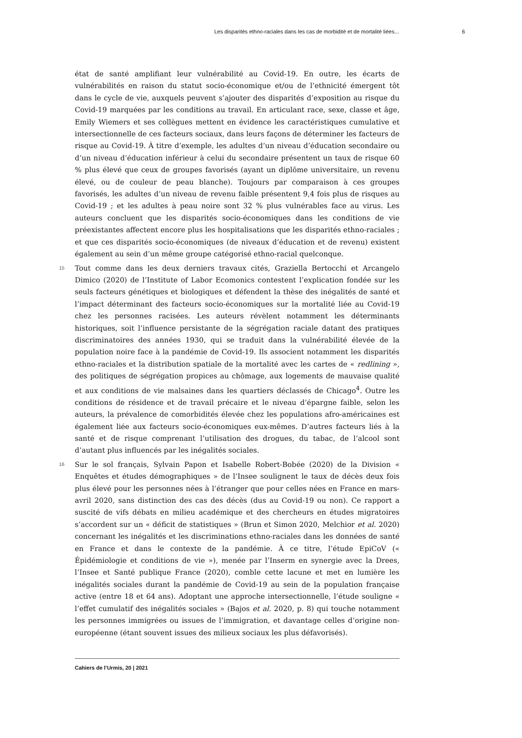Les disparités ethno-raciales dans les cas de morbidité et de mortalité liées... 6
état de santé amplifiant leur vulnérabilité au Covid-19. En outre, les écarts de vulnérabilités en raison du statut socio-économique et/ou de l’ethnicité émergent tôt dans le cycle de vie, auxquels peuvent s’ajouter des disparités d’exposition au risque du Covid-19 marquées par les conditions au travail. En articulant race, sexe, classe et âge, Emily Wiemers et ses collègues mettent en évidence les caractéristiques cumulative et intersectionnelle de ces facteurs sociaux, dans leurs façons de déterminer les facteurs de risque au Covid-19. À titre d’exemple, les adultes d’un niveau d’éducation secondaire ou d’un niveau d’éducation inférieur à celui du secondaire présentent un taux de risque 60 % plus élevé que ceux de groupes favorisés (ayant un diplôme universitaire, un revenu élevé, ou de couleur de peau blanche). Toujours par comparaison à ces groupes favorisés, les adultes d’un niveau de revenu faible présentent 9,4 fois plus de risques au Covid-19 ; et les adultes à peau noire sont 32 % plus vulnérables face au virus. Les auteurs concluent que les disparités socio-économiques dans les conditions de vie préexistantes affectent encore plus les hospitalisations que les disparités ethno-raciales ; et que ces disparités socio-économiques (de niveaux d’éducation et de revenu) existent également au sein d’un même groupe catégorisé ethno-racial quelconque.
15 Tout comme dans les deux derniers travaux cités, Graziella Bertocchi et Arcangelo Dimico (2020) de l’Institute of Labor Ecomonics contestent l’explication fondée sur les seuls facteurs génétiques et biologiques et défendent la thèse des inégalités de santé et l’impact déterminant des facteurs socio-économiques sur la mortalité liée au Covid-19 chez les personnes racisées. Les auteurs révèlent notamment les déterminants historiques, soit l’influence persistante de la ségrégation raciale datant des pratiques discriminatoires des années 1930, qui se traduit dans la vulnérabilité élevée de la population noire face à la pandémie de Covid-19. Ils associent notamment les disparités ethno-raciales et la distribution spatiale de la mortalité avec les cartes de « redlining », des politiques de ségrégation propices au chômage, aux logements de mauvaise qualité et aux conditions de vie malsaines dans les quartiers déclassés de Chicago<sup>4</sup>. Outre les conditions de résidence et de travail précaire et le niveau d’épargne faible, selon les auteurs, la prévalence de comorbidités élevée chez les populations afro-américaines est également liée aux facteurs socio-économiques eux-mêmes. D’autres facteurs liés à la santé et de risque comprenant l’utilisation des drogues, du tabac, de l’alcool sont d’autant plus influencés par les inégalités sociales.
16 Sur le sol français, Sylvain Papon et Isabelle Robert-Bobée (2020) de la Division « Enquêtes et études démographiques » de l’Insee soulignent le taux de décès deux fois plus élevé pour les personnes nées à l’étranger que pour celles nées en France en mars-avril 2020, sans distinction des cas des décès (dus au Covid-19 ou non). Ce rapport a suscité de vifs débats en milieu académique et des chercheurs en études migratoires s’accordent sur un « déficit de statistiques » (Brun et Simon 2020, Melchior et al. 2020) concernant les inégalités et les discriminations ethno-raciales dans les données de santé en France et dans le contexte de la pandémie. À ce titre, l’étude EpiCoV (« Épidémiologie et conditions de vie »), menée par l’Inserm en synergie avec la Drees, l’Insee et Santé publique France (2020), comble cette lacune et met en lumière les inégalités sociales durant la pandémie de Covid-19 au sein de la population française active (entre 18 et 64 ans). Adoptant une approche intersectionnelle, l’étude souligne « l’effet cumulatif des inégalités sociales » (Bajos et al. 2020, p. 8) qui touche notamment les personnes immigrées ou issues de l’immigration, et davantage celles d’origine non-européenne (étant souvent issues des milieux sociaux les plus défavorisés).
Cahiers de l’Urmis, 20 | 2021